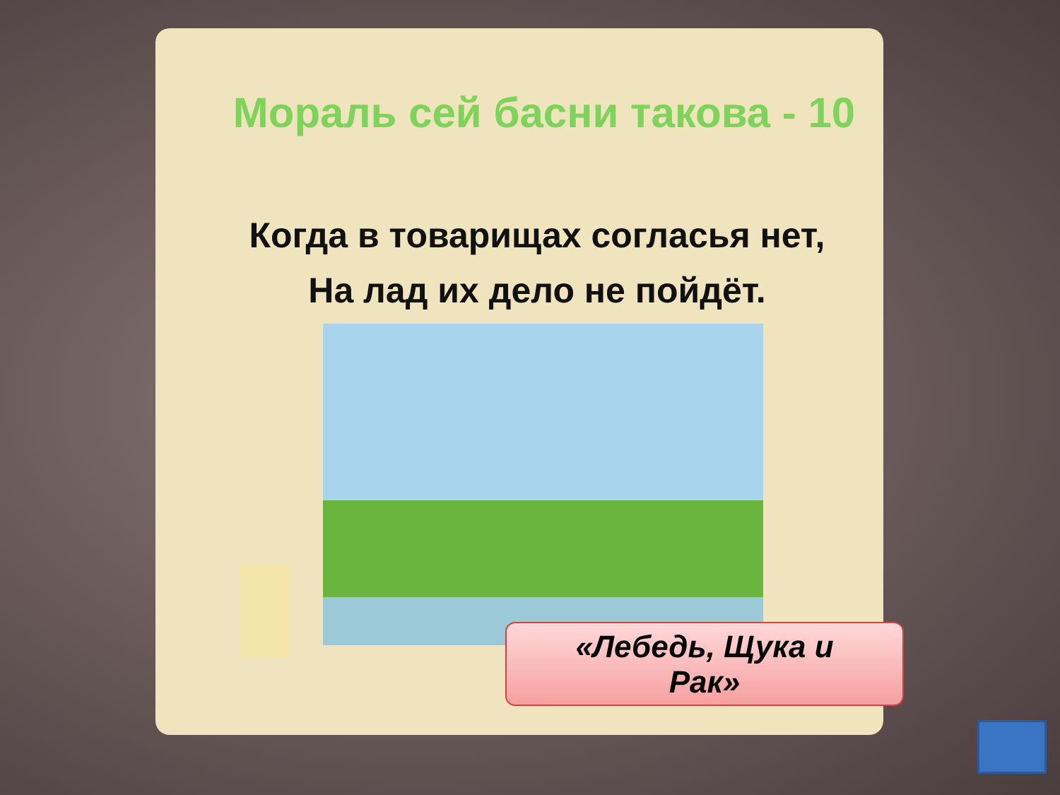Мораль сей басни такова - 10
Когда в товарищах согласья нет,
На лад их дело не пойдёт.
«Лебедь, Щука и
Рак»